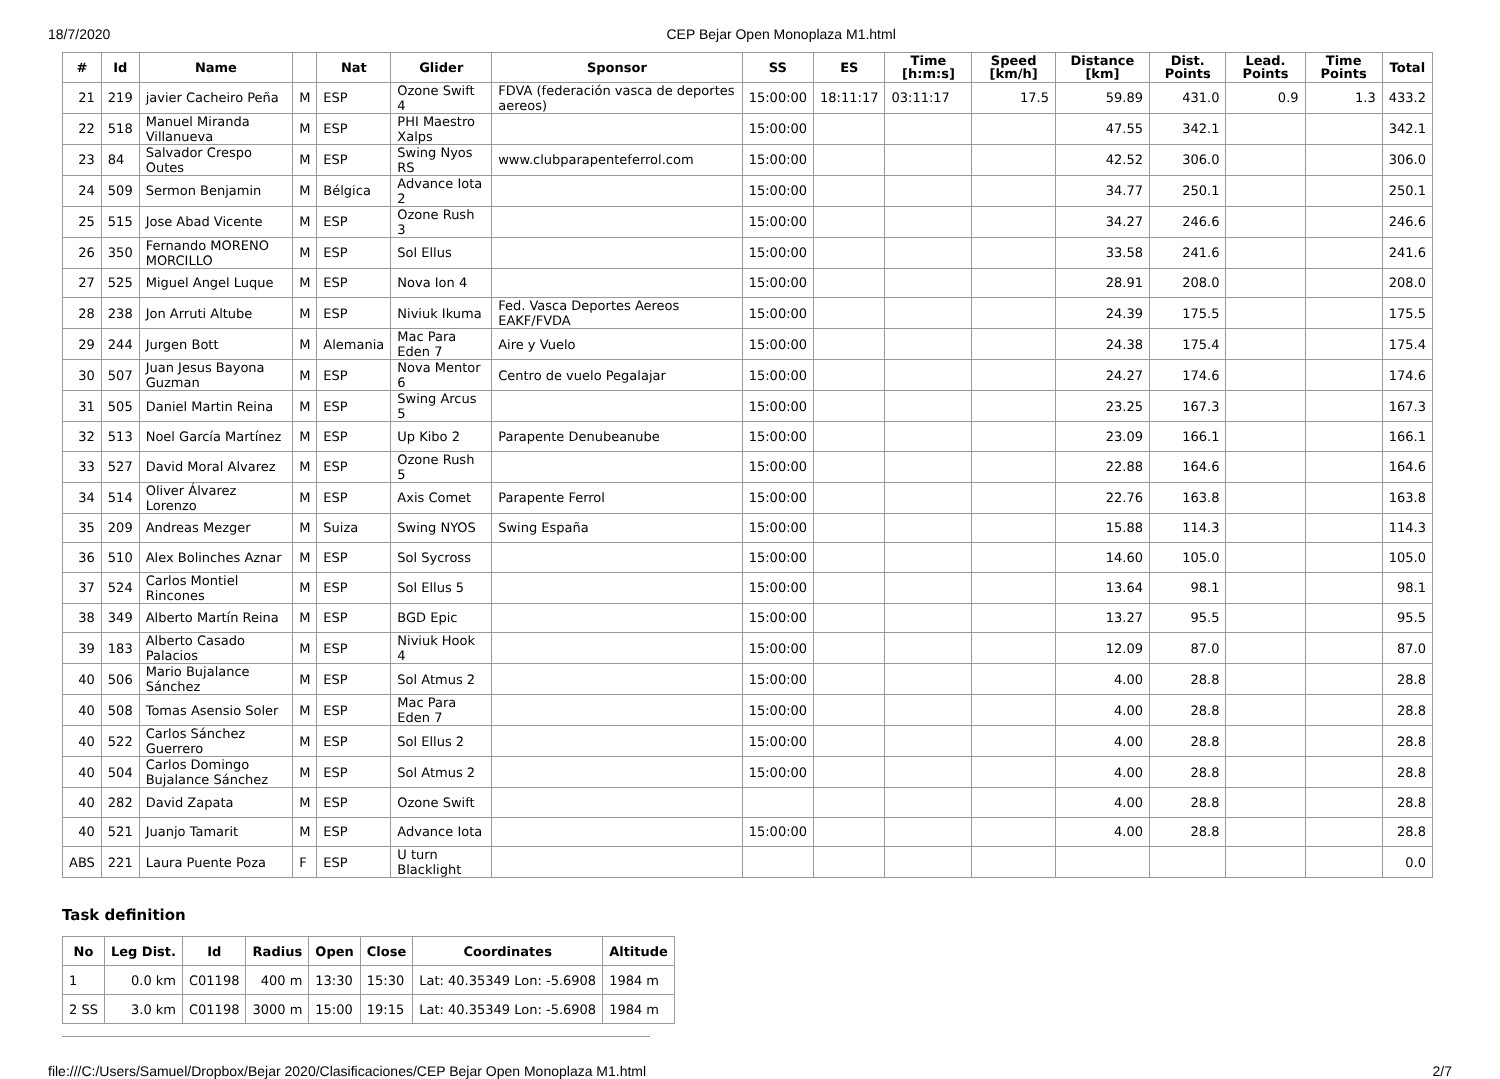18/7/2020 CEP Bejar Open Monoplaza M1.html
| # | Id | Name | | Nat | Glider | Sponsor | SS | ES | Time [h:m:s] | Speed [km/h] | Distance [km] | Dist. Points | Lead. Points | Time Points | Total |
| --- | --- | --- | --- | --- | --- | --- | --- | --- | --- | --- | --- | --- | --- | --- | --- |
| 21 | 219 | javier Cacheiro Peña | M | ESP | Ozone Swift 4 | FDVA (federación vasca de deportes aereos) | 15:00:00 | 18:11:17 | 03:11:17 | 17.5 | 59.89 | 431.0 | 0.9 | 1.3 | 433.2 |
| 22 | 518 | Manuel Miranda Villanueva | M | ESP | PHI Maestro Xalps | | 15:00:00 | | | | 47.55 | 342.1 | | | 342.1 |
| 23 | 84 | Salvador Crespo Outes | M | ESP | Swing Nyos RS | www.clubparapenteferrol.com | 15:00:00 | | | | 42.52 | 306.0 | | | 306.0 |
| 24 | 509 | Sermon Benjamin | M | Bélgica | Advance Iota 2 | | 15:00:00 | | | | 34.77 | 250.1 | | | 250.1 |
| 25 | 515 | Jose Abad Vicente | M | ESP | Ozone Rush 3 | | 15:00:00 | | | | 34.27 | 246.6 | | | 246.6 |
| 26 | 350 | Fernando MORENO MORCILLO | M | ESP | Sol Ellus | | 15:00:00 | | | | 33.58 | 241.6 | | | 241.6 |
| 27 | 525 | Miguel Angel Luque | M | ESP | Nova Ion 4 | | 15:00:00 | | | | 28.91 | 208.0 | | | 208.0 |
| 28 | 238 | Jon Arruti Altube | M | ESP | Niviuk Ikuma | Fed. Vasca Deportes Aereos EAKF/FVDA | 15:00:00 | | | | 24.39 | 175.5 | | | 175.5 |
| 29 | 244 | Jurgen Bott | M | Alemania | Mac Para Eden 7 | Aire y Vuelo | 15:00:00 | | | | 24.38 | 175.4 | | | 175.4 |
| 30 | 507 | Juan Jesus Bayona Guzman | M | ESP | Nova Mentor 6 | Centro de vuelo Pegalajar | 15:00:00 | | | | 24.27 | 174.6 | | | 174.6 |
| 31 | 505 | Daniel Martin Reina | M | ESP | Swing Arcus 5 | | 15:00:00 | | | | 23.25 | 167.3 | | | 167.3 |
| 32 | 513 | Noel García Martínez | M | ESP | Up Kibo 2 | Parapente Denubeanube | 15:00:00 | | | | 23.09 | 166.1 | | | 166.1 |
| 33 | 527 | David Moral Alvarez | M | ESP | Ozone Rush 5 | | 15:00:00 | | | | 22.88 | 164.6 | | | 164.6 |
| 34 | 514 | Oliver Álvarez Lorenzo | M | ESP | Axis Comet | Parapente Ferrol | 15:00:00 | | | | 22.76 | 163.8 | | | 163.8 |
| 35 | 209 | Andreas Mezger | M | Suiza | Swing NYOS | Swing España | 15:00:00 | | | | 15.88 | 114.3 | | | 114.3 |
| 36 | 510 | Alex Bolinches Aznar | M | ESP | Sol Sycross | | 15:00:00 | | | | 14.60 | 105.0 | | | 105.0 |
| 37 | 524 | Carlos Montiel Rincones | M | ESP | Sol Ellus 5 | | 15:00:00 | | | | 13.64 | 98.1 | | | 98.1 |
| 38 | 349 | Alberto Martín Reina | M | ESP | BGD Epic | | 15:00:00 | | | | 13.27 | 95.5 | | | 95.5 |
| 39 | 183 | Alberto Casado Palacios | M | ESP | Niviuk Hook 4 | | 15:00:00 | | | | 12.09 | 87.0 | | | 87.0 |
| 40 | 506 | Mario Bujalance Sánchez | M | ESP | Sol Atmus 2 | | 15:00:00 | | | | 4.00 | 28.8 | | | 28.8 |
| 40 | 508 | Tomas Asensio Soler | M | ESP | Mac Para Eden 7 | | 15:00:00 | | | | 4.00 | 28.8 | | | 28.8 |
| 40 | 522 | Carlos Sánchez Guerrero | M | ESP | Sol Ellus 2 | | 15:00:00 | | | | 4.00 | 28.8 | | | 28.8 |
| 40 | 504 | Carlos Domingo Bujalance Sánchez | M | ESP | Sol Atmus 2 | | 15:00:00 | | | | 4.00 | 28.8 | | | 28.8 |
| 40 | 282 | David Zapata | M | ESP | Ozone Swift | | | | | | 4.00 | 28.8 | | | 28.8 |
| 40 | 521 | Juanjo Tamarit | M | ESP | Advance Iota | | 15:00:00 | | | | 4.00 | 28.8 | | | 28.8 |
| ABS | 221 | Laura Puente Poza | F | ESP | U turn Blacklight | | | | | | | | | | 0.0 |
Task definition
| No | Leg Dist. | Id | Radius | Open | Close | Coordinates | Altitude |
| --- | --- | --- | --- | --- | --- | --- | --- |
| 1 | 0.0 km | C01198 | 400 m | 13:30 | 15:30 | Lat: 40.35349 Lon: -5.6908 | 1984 m |
| 2 SS | 3.0 km | C01198 | 3000 m | 15:00 | 19:15 | Lat: 40.35349 Lon: -5.6908 | 1984 m |
file:///C:/Users/Samuel/Dropbox/Bejar 2020/Clasificaciones/CEP Bejar Open Monoplaza M1.html 2/7